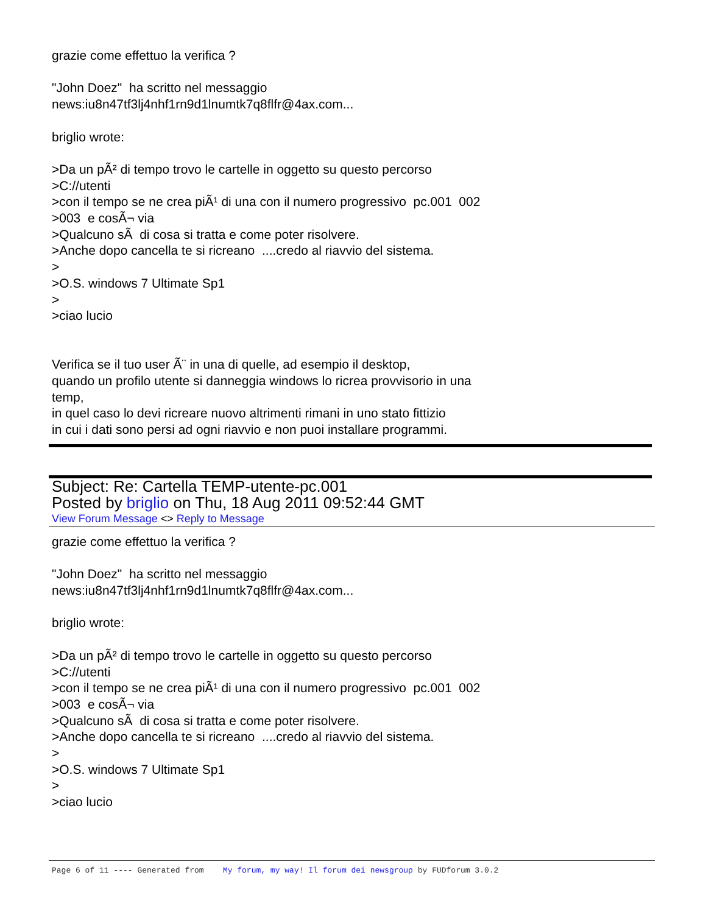grazie come effettuo la verifica ? "John Doez" ha scritto nel messaggio news:iu8n47tf3lj4nhf1rn9d1lnumtk7q8flfr@4ax.com... briglio wrote: >Da un pÃ² di tempo trovo le cartelle in oggetto su questo percorso >C://utenti >con il tempo se ne crea piÃ¹ di una con il numero progressivo pc.001 002 >003 e cosÃ¬ via >Qualcuno sÃ di cosa si tratta e come poter risolvere. >Anche dopo cancella te si ricreano ....credo al riavvio del sistema. > >O.S. windows 7 Ultimate Sp1 > >ciao lucio Verifica se il tuo user Ã¨ in una di quelle, ad esempio il desktop, quando un profilo utente si danneggia windows lo ricrea provvisorio in una temp, in quel caso lo devi ricreare nuovo altrimenti rimani in uno stato fittizio in cui i dati sono persi ad ogni riavvio e non puoi installare programmi.
Subject: Re: Cartella TEMP-utente-pc.001
Posted by briglio on Thu, 18 Aug 2011 09:52:44 GMT
View Forum Message <> Reply to Message
grazie come effettuo la verifica ? "John Doez" ha scritto nel messaggio news:iu8n47tf3lj4nhf1rn9d1lnumtk7q8flfr@4ax.com... briglio wrote: >Da un pÃ² di tempo trovo le cartelle in oggetto su questo percorso >C://utenti >con il tempo se ne crea piÃ¹ di una con il numero progressivo pc.001 002 >003 e cosÃ¬ via >Qualcuno sÃ di cosa si tratta e come poter risolvere. >Anche dopo cancella te si ricreano ....credo al riavvio del sistema. > >O.S. windows 7 Ultimate Sp1 > >ciao lucio
Page 6 of 11 ---- Generated from My forum, my way! Il forum dei newsgroup by FUDforum 3.0.2